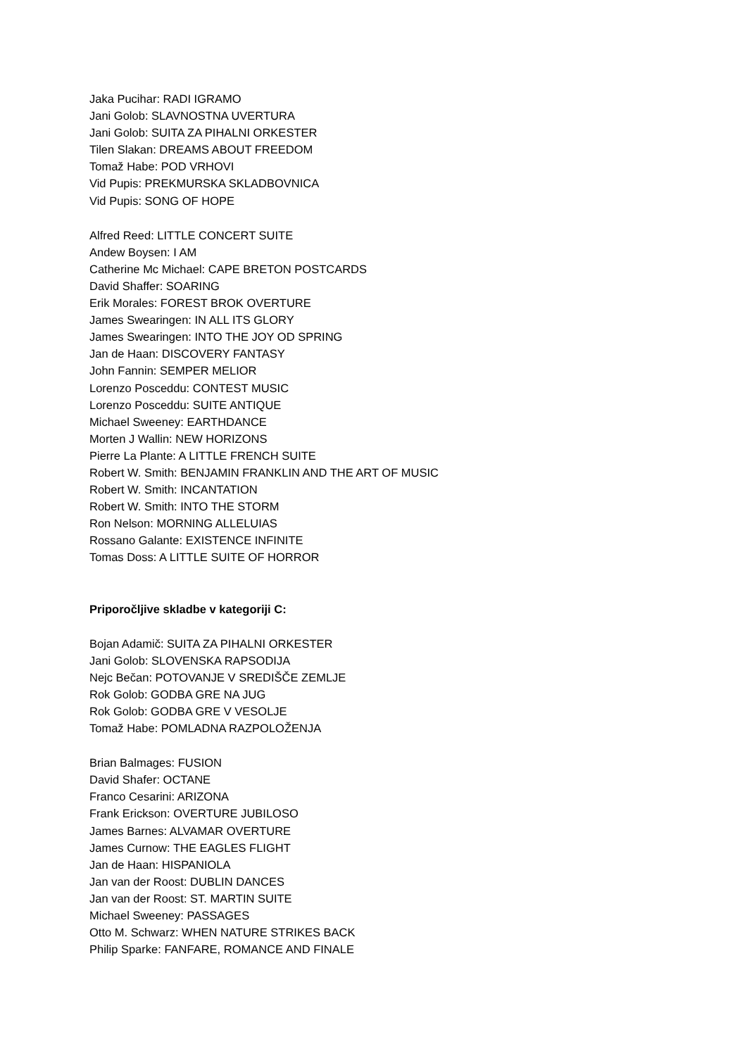Jaka Pucihar: RADI IGRAMO
Jani Golob: SLAVNOSTNA UVERTURA
Jani Golob: SUITA ZA PIHALNI ORKESTER
Tilen Slakan: DREAMS ABOUT FREEDOM
Tomaž Habe: POD VRHOVI
Vid Pupis: PREKMURSKA SKLADBOVNICA
Vid Pupis: SONG OF HOPE
Alfred Reed: LITTLE CONCERT SUITE
Andew Boysen: I AM
Catherine Mc Michael: CAPE BRETON POSTCARDS
David Shaffer: SOARING
Erik Morales: FOREST BROK OVERTURE
James Swearingen: IN ALL ITS GLORY
James Swearingen: INTO THE JOY OD SPRING
Jan de Haan: DISCOVERY FANTASY
John Fannin: SEMPER MELIOR
Lorenzo Posceddu: CONTEST MUSIC
Lorenzo Posceddu: SUITE ANTIQUE
Michael Sweeney: EARTHDANCE
Morten J Wallin: NEW HORIZONS
Pierre La Plante: A LITTLE FRENCH SUITE
Robert W. Smith: BENJAMIN FRANKLIN AND THE ART OF MUSIC
Robert W. Smith: INCANTATION
Robert W. Smith: INTO THE STORM
Ron Nelson: MORNING ALLELUIAS
Rossano Galante: EXISTENCE INFINITE
Tomas Doss: A LITTLE SUITE OF HORROR
Priporočljive skladbe v kategoriji C:
Bojan Adamič: SUITA ZA PIHALNI ORKESTER
Jani Golob: SLOVENSKA RAPSODIJA
Nejc Bečan: POTOVANJE V SREDIŠČE ZEMLJE
Rok Golob: GODBA GRE NA JUG
Rok Golob: GODBA GRE V VESOLJE
Tomaž Habe: POMLADNA RAZPOLOŽENJA
Brian Balmages: FUSION
David Shafer: OCTANE
Franco Cesarini: ARIZONA
Frank Erickson: OVERTURE JUBILOSO
James Barnes: ALVAMAR OVERTURE
James Curnow: THE EAGLES FLIGHT
Jan de Haan: HISPANIOLA
Jan van der Roost: DUBLIN DANCES
Jan van der Roost: ST. MARTIN SUITE
Michael Sweeney: PASSAGES
Otto M. Schwarz: WHEN NATURE STRIKES BACK
Philip Sparke: FANFARE, ROMANCE AND FINALE